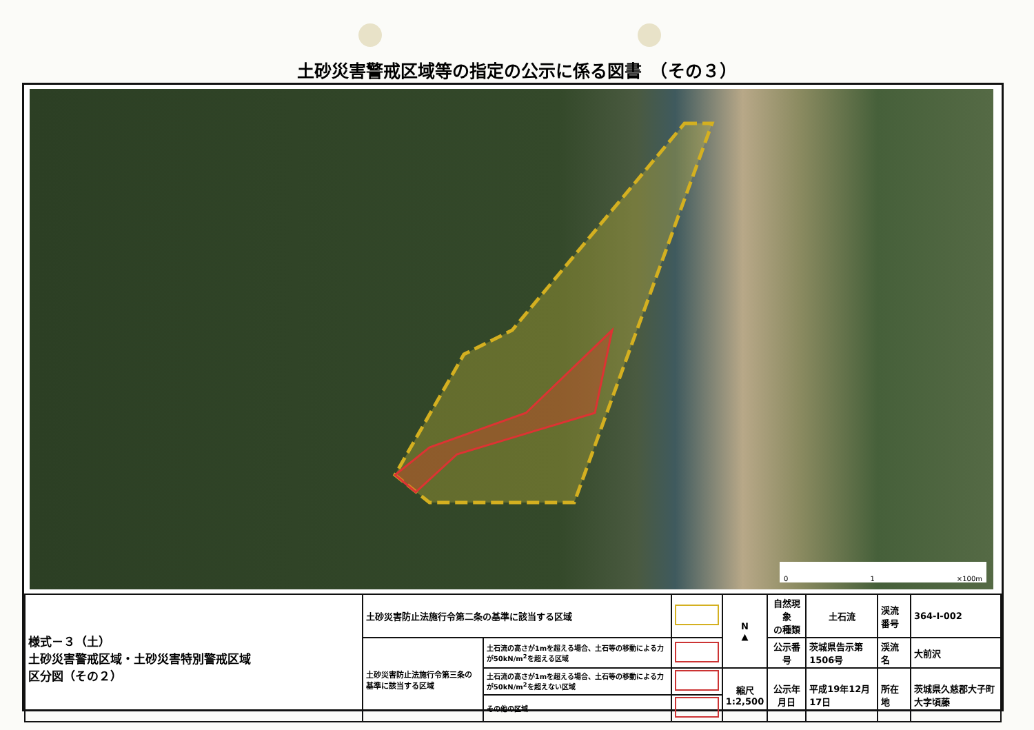土砂災害警戒区域等の指定の公示に係る図書　（その３）
0 1 ×100m
| 様式－３（土） 土砂災害警戒区域・土砂災害特別警戒区域 区分図（その２） | 土砂災害防止法施行令第二条の基準に該当する区域 | | | N ▲ | 自然現象 の種類 | 土石流 | 渓流番号 | 364-Ⅰ-002 |
| | 土砂災害防止法施行令第三条の基準に該当する区域 | 土石流の高さが1mを超える場合、土石等の移動による力が50kN/m<sup>2</sup>を超える区域 | | | 公示番号 | 茨城県告示第1506号 | 渓流名 | 大前沢 |
| | | 土石流の高さが1mを超える場合、土石等の移動による力が50kN/m<sup>2</sup>を超えない区域 | | 縮尺 1:2,500 | 公示年月日 | 平成19年12月17日 | 所在地 | 茨城県久慈郡大子町大字頃藤 |
| | | その他の区域 | | | | | | |